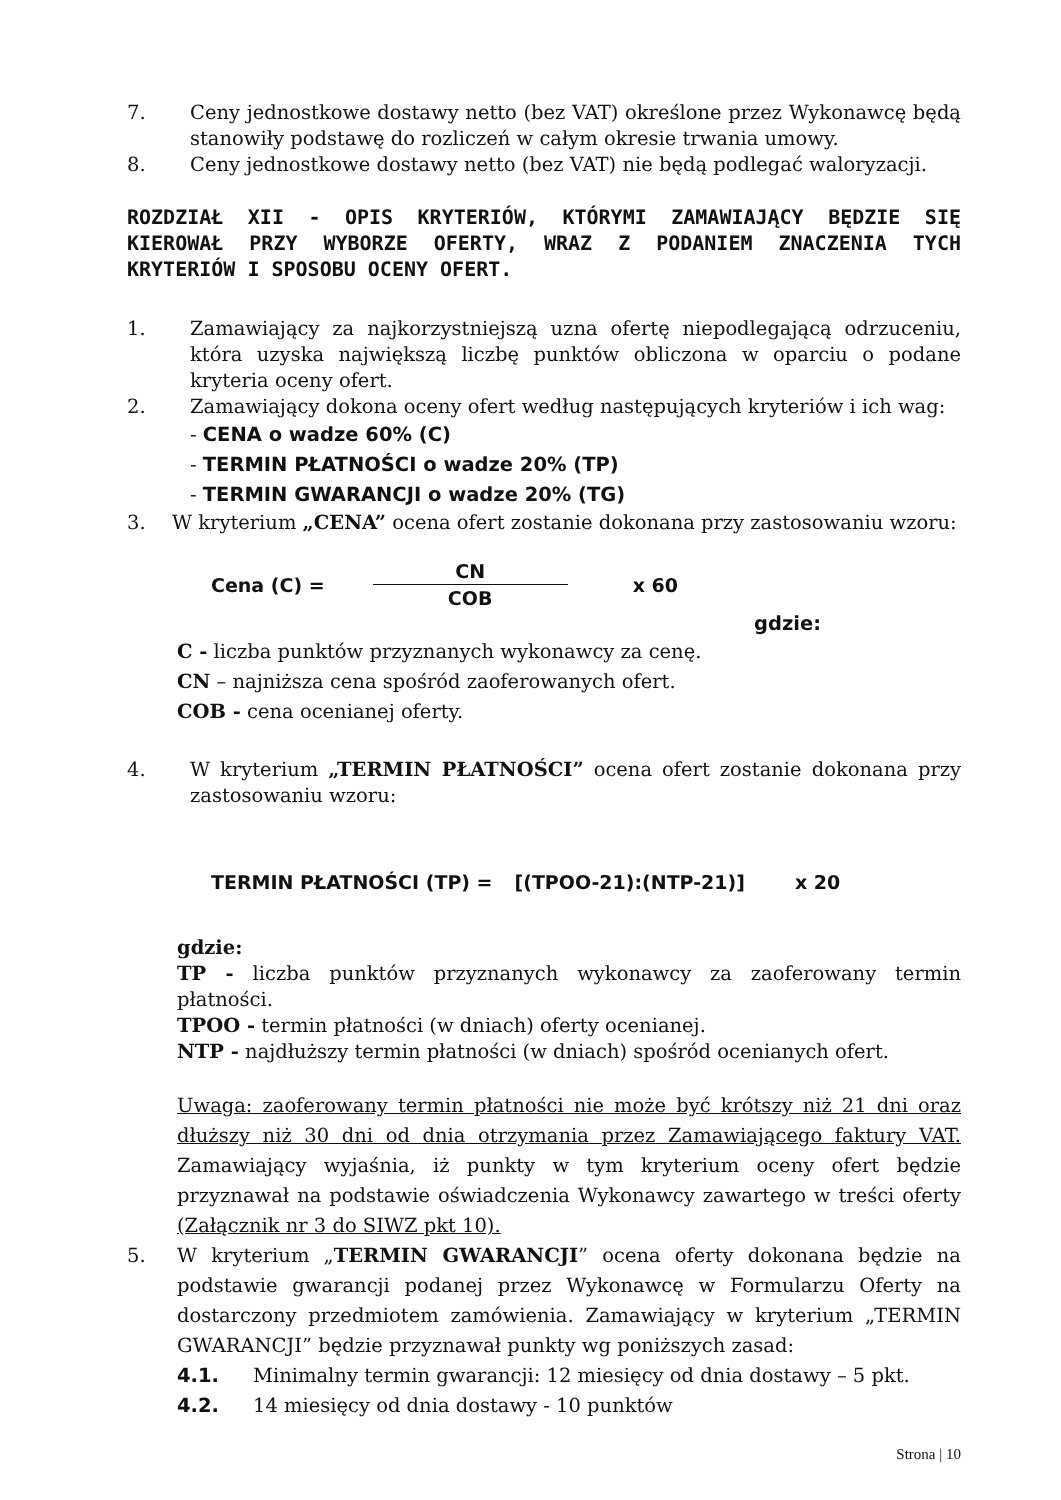7. Ceny jednostkowe dostawy netto (bez VAT) określone przez Wykonawcę będą stanowiły podstawę do rozliczeń w całym okresie trwania umowy.
8. Ceny jednostkowe dostawy netto (bez VAT) nie będą podlegać waloryzacji.
ROZDZIAŁ XII - OPIS KRYTERIÓW, KTÓRYMI ZAMAWIAJĄCY BĘDZIE SIĘ KIEROWAŁ PRZY WYBORZE OFERTY, WRAZ Z PODANIEM ZNACZENIA TYCH KRYTERIÓW I SPOSOBU OCENY OFERT.
1. Zamawiający za najkorzystniejszą uzna ofertę niepodlegającą odrzuceniu, która uzyska największą liczbę punktów obliczona w oparciu o podane kryteria oceny ofert.
2. Zamawiający dokona oceny ofert według następujących kryteriów i ich wag:
- CENA o wadze 60% (C)
- TERMIN PŁATNOŚCI o wadze 20% (TP)
- TERMIN GWARANCJI o wadze 20% (TG)
3. W kryterium „CENA” ocena ofert zostanie dokonana przy zastosowaniu wzoru:
Cena (C) =
CN
COB
x 60
gdzie:
C - liczba punktów przyznanych wykonawcy za cenę.
CN – najniższa cena spośród zaoferowanych ofert.
COB - cena ocenianej oferty.
4. W kryterium „TERMIN PŁATNOŚCI” ocena ofert zostanie dokonana przy zastosowaniu wzoru:
TERMIN PŁATNOŚCI (TP) = [(TPOO-21):(NTP-21)] x 20
gdzie:
TP - liczba punktów przyznanych wykonawcy za zaoferowany termin płatności.
TPOO - termin płatności (w dniach) oferty ocenianej.
NTP - najdłuższy termin płatności (w dniach) spośród ocenianych ofert.
Uwaga: zaoferowany termin płatności nie może być krótszy niż 21 dni oraz dłuższy niż 30 dni od dnia otrzymania przez Zamawiającego faktury VAT. Zamawiający wyjaśnia, iż punkty w tym kryterium oceny ofert będzie przyznawał na podstawie oświadczenia Wykonawcy zawartego w treści oferty (Załącznik nr 3 do SIWZ pkt 10).
5. W kryterium „TERMIN GWARANCJI” ocena oferty dokonana będzie na podstawie gwarancji podanej przez Wykonawcę w Formularzu Oferty na dostarczony przedmiotem zamówienia. Zamawiający w kryterium „TERMIN GWARANCJI” będzie przyznawał punkty wg poniższych zasad:
4.1. Minimalny termin gwarancji: 12 miesięcy od dnia dostawy – 5 pkt.
4.2. 14 miesięcy od dnia dostawy - 10 punktów
Strona | 10